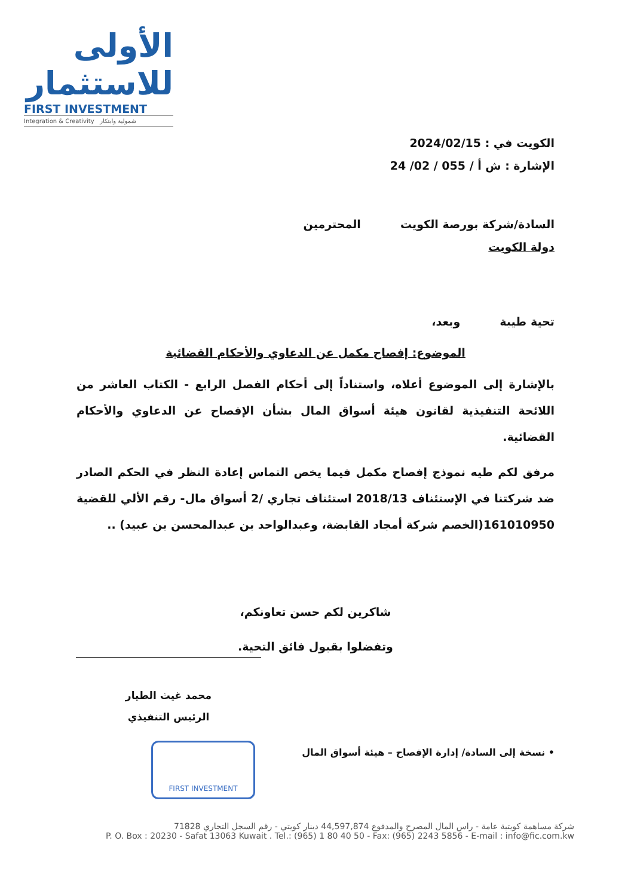الأولى للاستثمار
FIRST INVESTMENT
Integration & Creativity شمولية وابتكار
الكويت في : 2024/02/15
الإشارة : ش أ / 055 / 02/ 24
السادة/شركة بورصة الكويت المحترمين
دولة الكويت
تحية طيبة وبعد،
الموضوع: إفصاح مكمل عن الدعاوي والأحكام القضائية
بالإشارة إلى الموضوع أعلاه، واستناداً إلى أحكام الفصل الرابع - الكتاب العاشر من اللائحة التنفيذية لقانون هيئة أسواق المال بشأن الإفصاح عن الدعاوي والأحكام القضائية.
مرفق لكم طيه نموذج إفصاح مكمل فيما يخص التماس إعادة النظر في الحكم الصادر ضد شركتنا في الإستئناف 2018/13 استئناف تجاري /2 أسواق مال- رقم الألي للقضية 161010950(الخصم شركة أمجاد القابضة، وعبدالواحد بن عبدالمحسن بن عبيد) ..
شاكرين لكم حسن تعاونكم،
وتفضلوا بقبول فائق التحية.
محمد غيث الطيار
الرئيس التنفيذي
FIRST INVESTMENT
• نسخة إلى السادة/ إدارة الإفصاح – هيئة أسواق المال
شركة مساهمة كويتية عامة - راس المال المصرح والمدفوع 44,597,874 دينار كويتي - رقم السجل التجاري 71828
P. O. Box : 20230 - Safat 13063 Kuwait . Tel.: (965) 1 80 40 50 - Fax: (965) 2243 5856 - E-mail : info@fic.com.kw